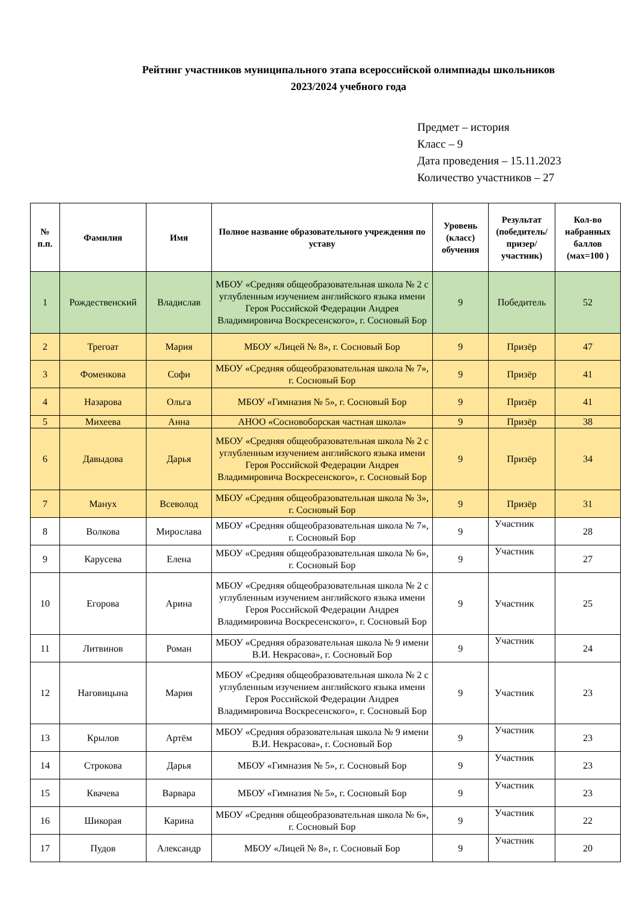Рейтинг участников муниципального этапа всероссийской олимпиады школьников
2023/2024 учебного года
Предмет – история
Класс – 9
Дата проведения – 15.11.2023
Количество участников – 27
| № п.п. | Фамилия | Имя | Полное название образовательного учреждения по уставу | Уровень (класс) обучения | Результат (победитель/ призер/ участник) | Кол-во набранных баллов (мах=100 ) |
| --- | --- | --- | --- | --- | --- | --- |
| 1 | Рождественский | Владислав | МБОУ «Средняя общеобразовательная школа № 2 с углубленным изучением английского языка имени Героя Российской Федерации Андрея Владимировича Воскресенского», г. Сосновый Бор | 9 | Победитель | 52 |
| 2 | Трегоат | Мария | МБОУ «Лицей № 8», г. Сосновый Бор | 9 | Призёр | 47 |
| 3 | Фоменкова | Софи | МБОУ «Средняя общеобразовательная школа № 7», г. Сосновый Бор | 9 | Призёр | 41 |
| 4 | Назарова | Ольга | МБОУ «Гимназия № 5», г. Сосновый Бор | 9 | Призёр | 41 |
| 5 | Михеева | Анна | АНОО «Сосновоборская частная школа» | 9 | Призёр | 38 |
| 6 | Давыдова | Дарья | МБОУ «Средняя общеобразовательная школа № 2 с углубленным изучением английского языка имени Героя Российской Федерации Андрея Владимировича Воскресенского», г. Сосновый Бор | 9 | Призёр | 34 |
| 7 | Манух | Всеволод | МБОУ «Средняя общеобразовательная школа № 3», г. Сосновый Бор | 9 | Призёр | 31 |
| 8 | Волкова | Мирослава | МБОУ «Средняя общеобразовательная школа № 7», г. Сосновый Бор | 9 | Участник | 28 |
| 9 | Карусева | Елена | МБОУ «Средняя общеобразовательная школа № 6», г. Сосновый Бор | 9 | Участник | 27 |
| 10 | Егорова | Арина | МБОУ «Средняя общеобразовательная школа № 2 с углубленным изучением английского языка имени Героя Российской Федерации Андрея Владимировича Воскресенского», г. Сосновый Бор | 9 | Участник | 25 |
| 11 | Литвинов | Роман | МБОУ «Средняя образовательная школа № 9 имени В.И. Некрасова», г. Сосновый Бор | 9 | Участник | 24 |
| 12 | Наговицына | Мария | МБОУ «Средняя общеобразовательная школа № 2 с углубленным изучением английского языка имени Героя Российской Федерации Андрея Владимировича Воскресенского», г. Сосновый Бор | 9 | Участник | 23 |
| 13 | Крылов | Артём | МБОУ «Средняя образовательная школа № 9 имени В.И. Некрасова», г. Сосновый Бор | 9 | Участник | 23 |
| 14 | Строкова | Дарья | МБОУ «Гимназия № 5», г. Сосновый Бор | 9 | Участник | 23 |
| 15 | Квачева | Варвара | МБОУ «Гимназия № 5», г. Сосновый Бор | 9 | Участник | 23 |
| 16 | Шикорая | Карина | МБОУ «Средняя общеобразовательная школа № 6», г. Сосновый Бор | 9 | Участник | 22 |
| 17 | Пудов | Александр | МБОУ «Лицей № 8», г. Сосновый Бор | 9 | Участник | 20 |